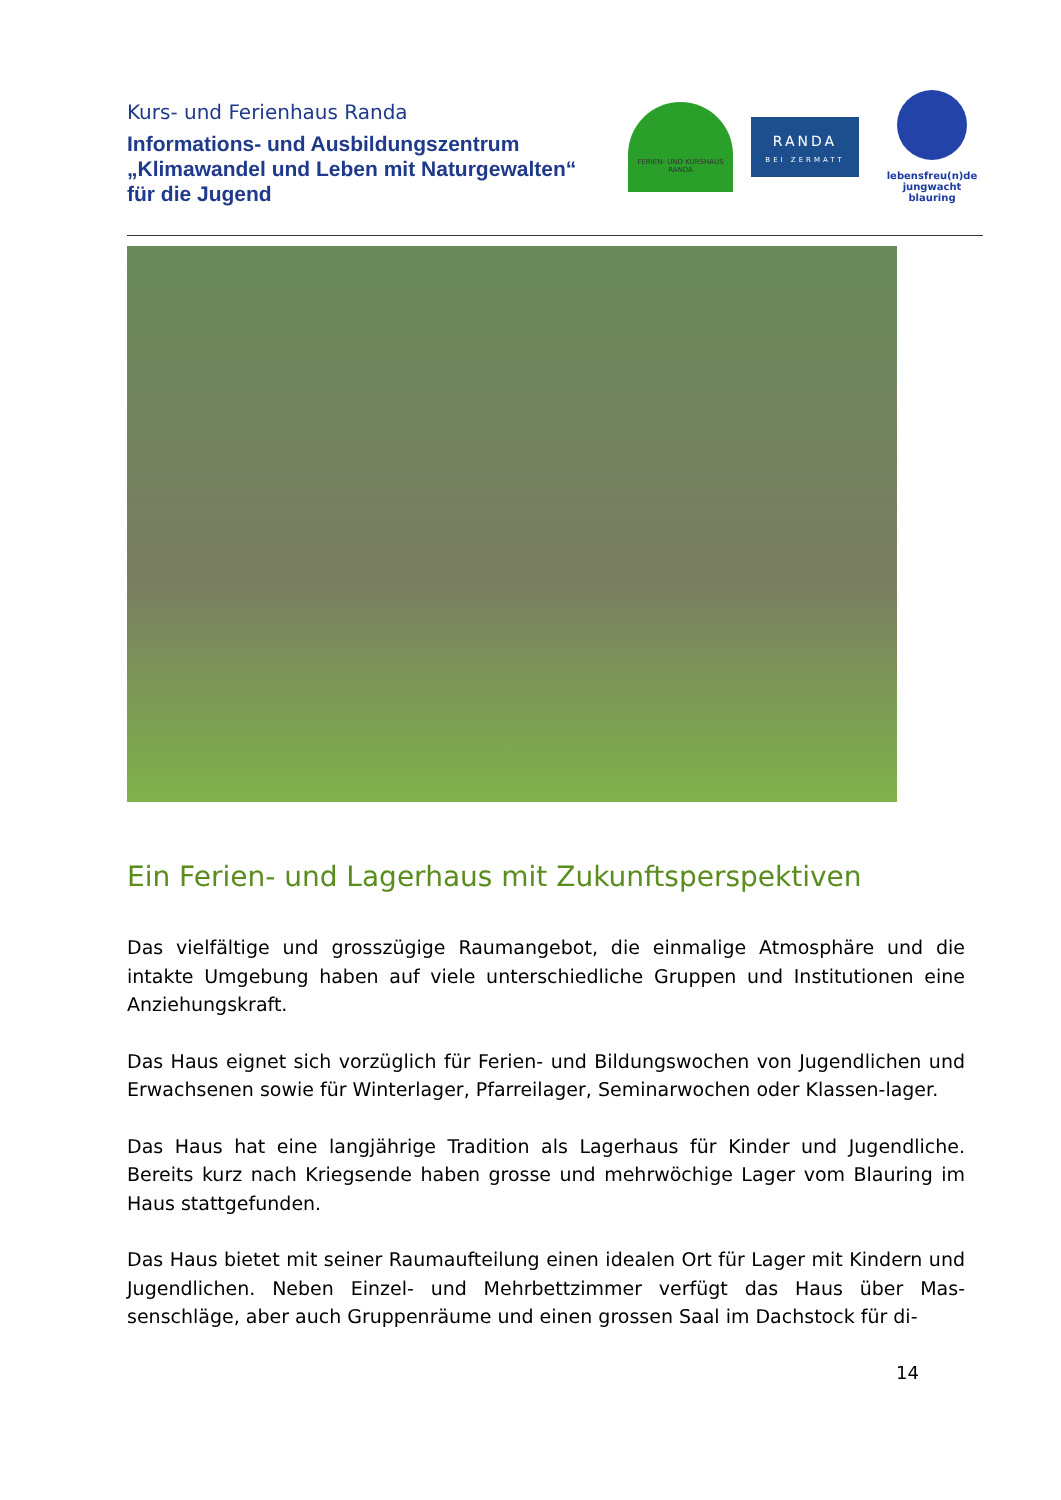Kurs- und Ferienhaus Randa
Informations- und Ausbildungszentrum
„Klimawandel und Leben mit Naturgewalten“
für die Jugend
FERIEN- UND KURSHAUS RANDA
RANDA
BEI ZERMATT
lebensfreu(n)de
jungwacht
blauring
Ein Ferien- und Lagerhaus mit Zukunftsperspektiven
Das vielfältige und grosszügige Raumangebot, die einmalige Atmosphäre und die intakte Umgebung haben auf viele unterschiedliche Gruppen und Institutionen eine Anziehungskraft.
Das Haus eignet sich vorzüglich für Ferien- und Bildungswochen von Jugendlichen und Erwachsenen sowie für Winterlager, Pfarreilager, Seminarwochen oder Klassen-lager.
Das Haus hat eine langjährige Tradition als Lagerhaus für Kinder und Jugendliche. Bereits kurz nach Kriegsende haben grosse und mehrwöchige Lager vom Blauring im Haus stattgefunden.
Das Haus bietet mit seiner Raumaufteilung einen idealen Ort für Lager mit Kindern und Jugendlichen. Neben Einzel- und Mehrbettzimmer verfügt das Haus über Mas-senschläge, aber auch Gruppenräume und einen grossen Saal im Dachstock für di-
14